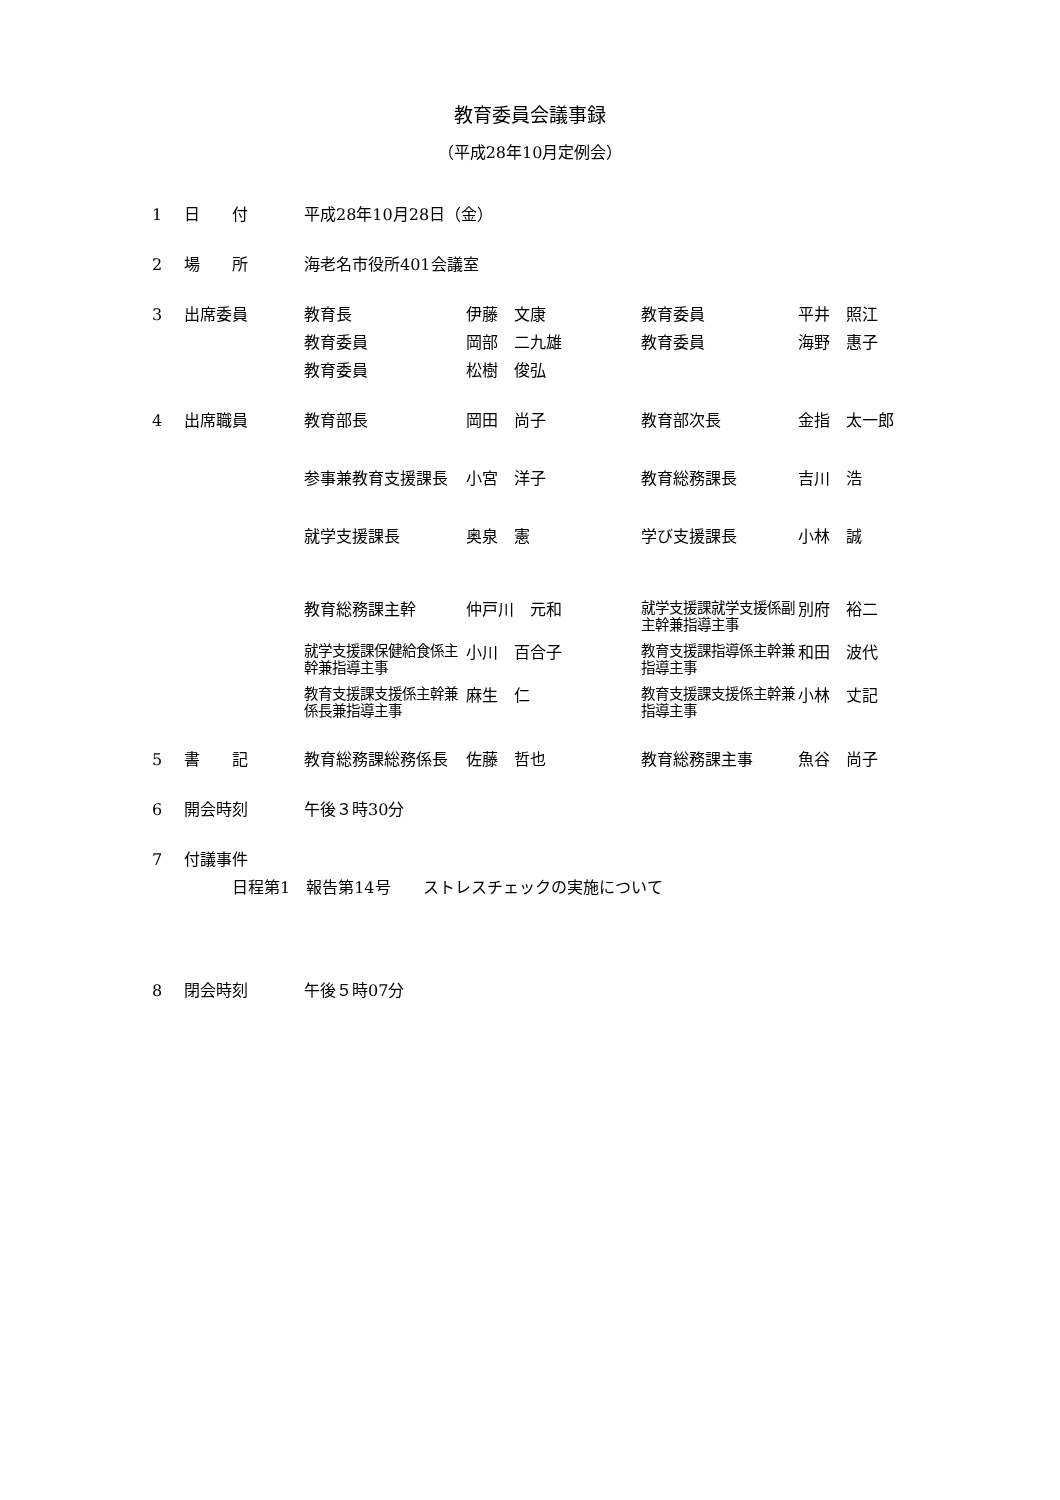教育委員会議事録
（平成28年10月定例会）
| 1 | 日 付 | 平成28年10月28日（金） | | | |
| 2 | 場 所 | 海老名市役所401会議室 | | | |
| 3 | 出席委員 | 教育長 | 伊藤 文康 | 教育委員 | 平井 照江 |
| | | 教育委員 | 岡部 二九雄 | 教育委員 | 海野 惠子 |
| | | 教育委員 | 松樹 俊弘 | | |
| 4 | 出席職員 | 教育部長 | 岡田 尚子 | 教育部次長 | 金指 太一郎 |
| | | 参事兼教育支援課長 | 小宮 洋子 | 教育総務課長 | 吉川 浩 |
| | | 就学支援課長 | 奥泉 憲 | 学び支援課長 | 小林 誠 |
| | | 教育総務課主幹 | 仲戸川 元和 | 就学支援課就学支援係副主幹兼指導主事 | 別府 裕二 |
| | | 就学支援課保健給食係主幹兼指導主事 | 小川 百合子 | 教育支援課指導係主幹兼指導主事 | 和田 波代 |
| | | 教育支援課支援係主幹兼係長兼指導主事 | 麻生 仁 | 教育支援課支援係主幹兼指導主事 | 小林 丈記 |
| 5 | 書 記 | 教育総務課総務係長 | 佐藤 哲也 | 教育総務課主事 | 魚谷 尚子 |
| 6 | 開会時刻 | 午後３時30分 | | | |
| 7 | 付議事件 | | | | |
| 日程第1 報告第14号 ストレスチェックの実施について | | | | | |
| 8 | 閉会時刻 | 午後５時07分 | | | |